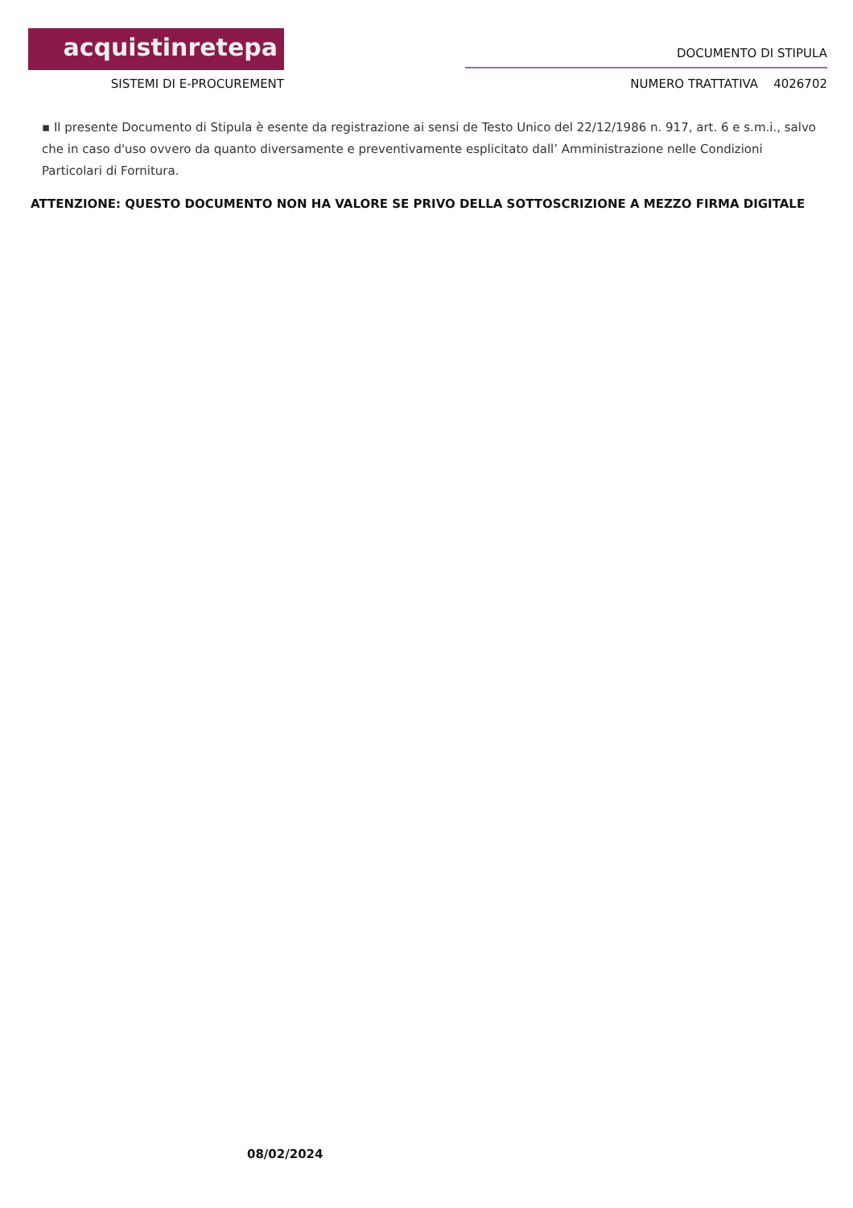acquistinretepa
SISTEMI DI E-PROCUREMENT
DOCUMENTO DI STIPULA
NUMERO TRATTATIVA 4026702
▪ Il presente Documento di Stipula è esente da registrazione ai sensi de Testo Unico del 22/12/1986 n. 917, art. 6 e s.m.i., salvo che in caso d'uso ovvero da quanto diversamente e preventivamente esplicitato dall’ Amministrazione nelle Condizioni Particolari di Fornitura.
ATTENZIONE: QUESTO DOCUMENTO NON HA VALORE SE PRIVO DELLA SOTTOSCRIZIONE A MEZZO FIRMA DIGITALE
08/02/2024